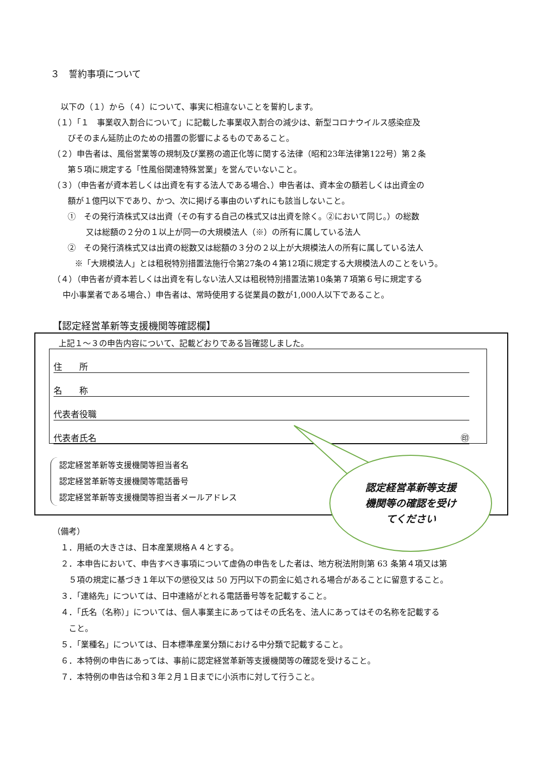３　誓約事項について
　以下の（１）から（４）について、事実に相違ないことを誓約します。
（１）「１　事業収入割合について」に記載した事業収入割合の減少は、新型コロナウイルス感染症及
びそのまん延防止のための措置の影響によるものであること。
（２）申告者は、風俗営業等の規制及び業務の適正化等に関する法律（昭和23年法律第122号）第２条
第５項に規定する「性風俗関連特殊営業」を営んでいないこと。
（３）（申告者が資本若しくは出資を有する法人である場合、）申告者は、資本金の額若しくは出資金の
額が１億円以下であり、かつ、次に掲げる事由のいずれにも該当しないこと。
①　その発行済株式又は出資（その有する自己の株式又は出資を除く。②において同じ。）の総数
又は総額の２分の１以上が同一の大規模法人（※）の所有に属している法人
②　その発行済株式又は出資の総数又は総額の３分の２以上が大規模法人の所有に属している法人
※「大規模法人」とは租税特別措置法施行令第27条の４第12項に規定する大規模法人のことをいう。
（４）（申告者が資本若しくは出資を有しない法人又は租税特別措置法第10条第７項第６号に規定する
中小事業者である場合、）申告者は、常時使用する従業員の数が1,000人以下であること。
【認定経営革新等支援機関等確認欄】
上記１～３の申告内容について、記載どおりである旨確認しました。
住　　所
名　　称
代表者役職
代表者氏名 ㊞
認定経営革新等支援機関等担当者名
認定経営革新等支援機関等電話番号
認定経営革新等支援機関等担当者メールアドレス
認定経営革新等支援
機関等の確認を受け
てください
（備考）
　１．用紙の大きさは、日本産業規格Ａ４とする。
　２．本申告において、申告すべき事項について虚偽の申告をした者は、地方税法附則第 63 条第４項又は第
　　５項の規定に基づき１年以下の懲役又は 50 万円以下の罰金に処される場合があることに留意すること。
　３．「連絡先」については、日中連絡がとれる電話番号等を記載すること。
　４．「氏名（名称）」については、個人事業主にあってはその氏名を、法人にあってはその名称を記載する
　　こと。
　５．「業種名」については、日本標準産業分類における中分類で記載すること。
　６．本特例の申告にあっては、事前に認定経営革新等支援機関等の確認を受けること。
　７．本特例の申告は令和３年２月１日までに小浜市に対して行うこと。